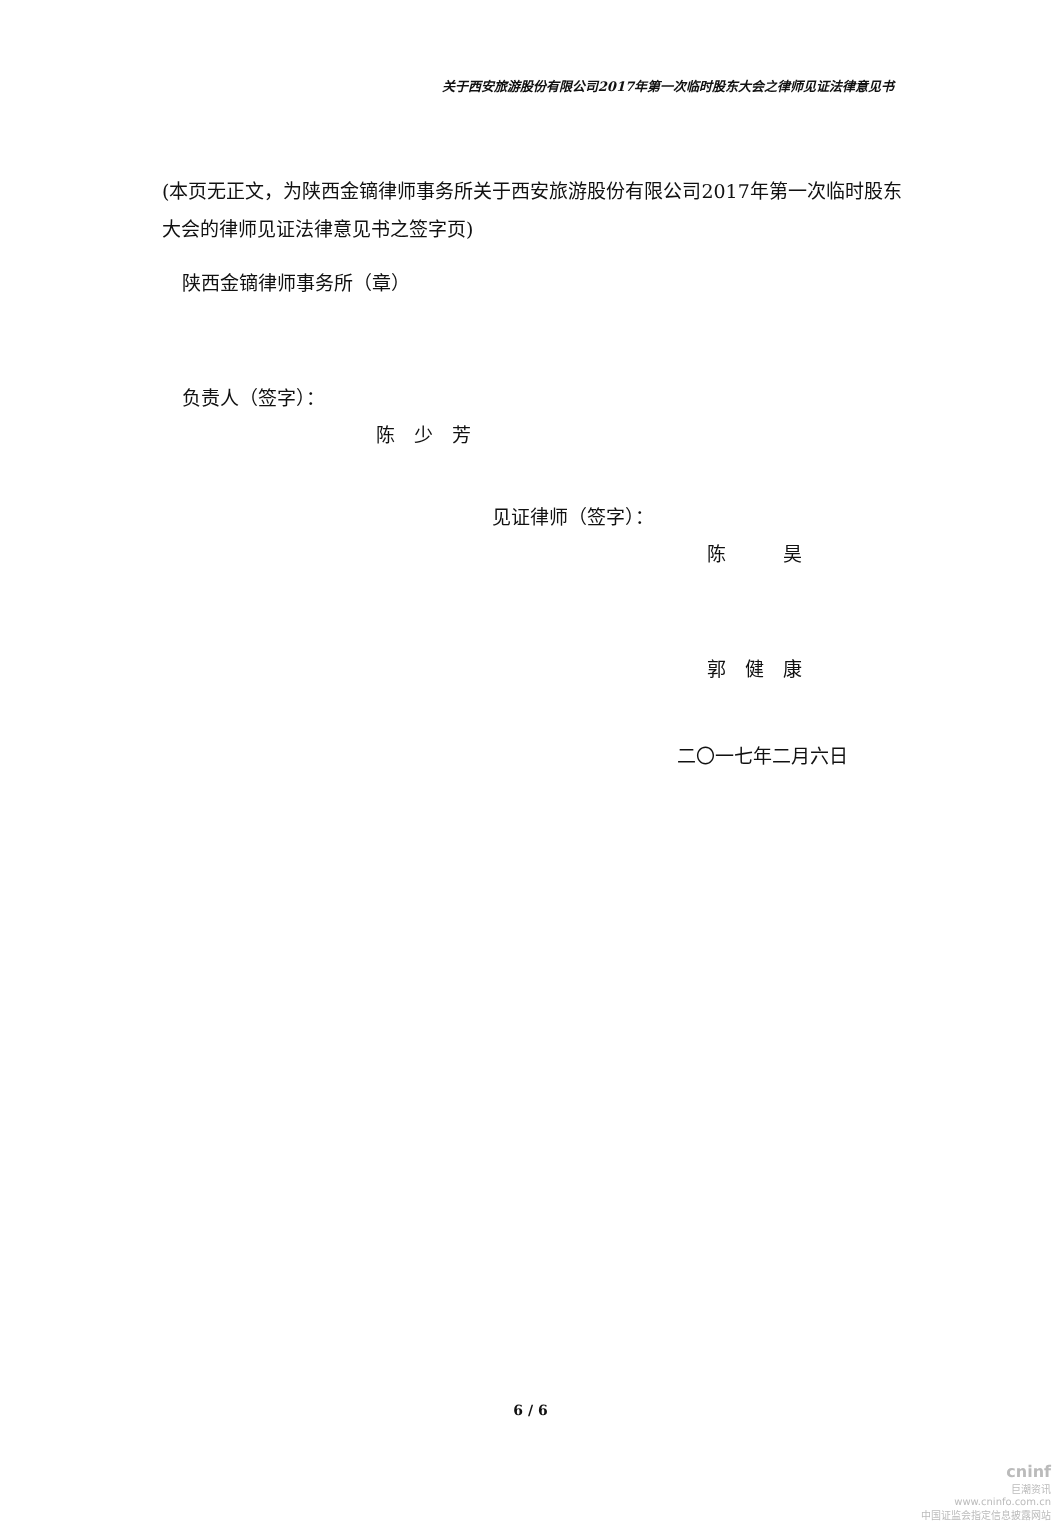关于西安旅游股份有限公司2017年第一次临时股东大会之律师见证法律意见书
(本页无正文，为陕西金镝律师事务所关于西安旅游股份有限公司2017年第一次临时股东大会的律师见证法律意见书之签字页)
陕西金镝律师事务所（章）
负责人（签字）：
陈　少　芳
见证律师（签字）：
陈　　　昊
郭　健　康
二〇一七年二月六日
6 / 6
cninf
巨潮资讯
www.cninfo.com.cn
中国证监会指定信息披露网站